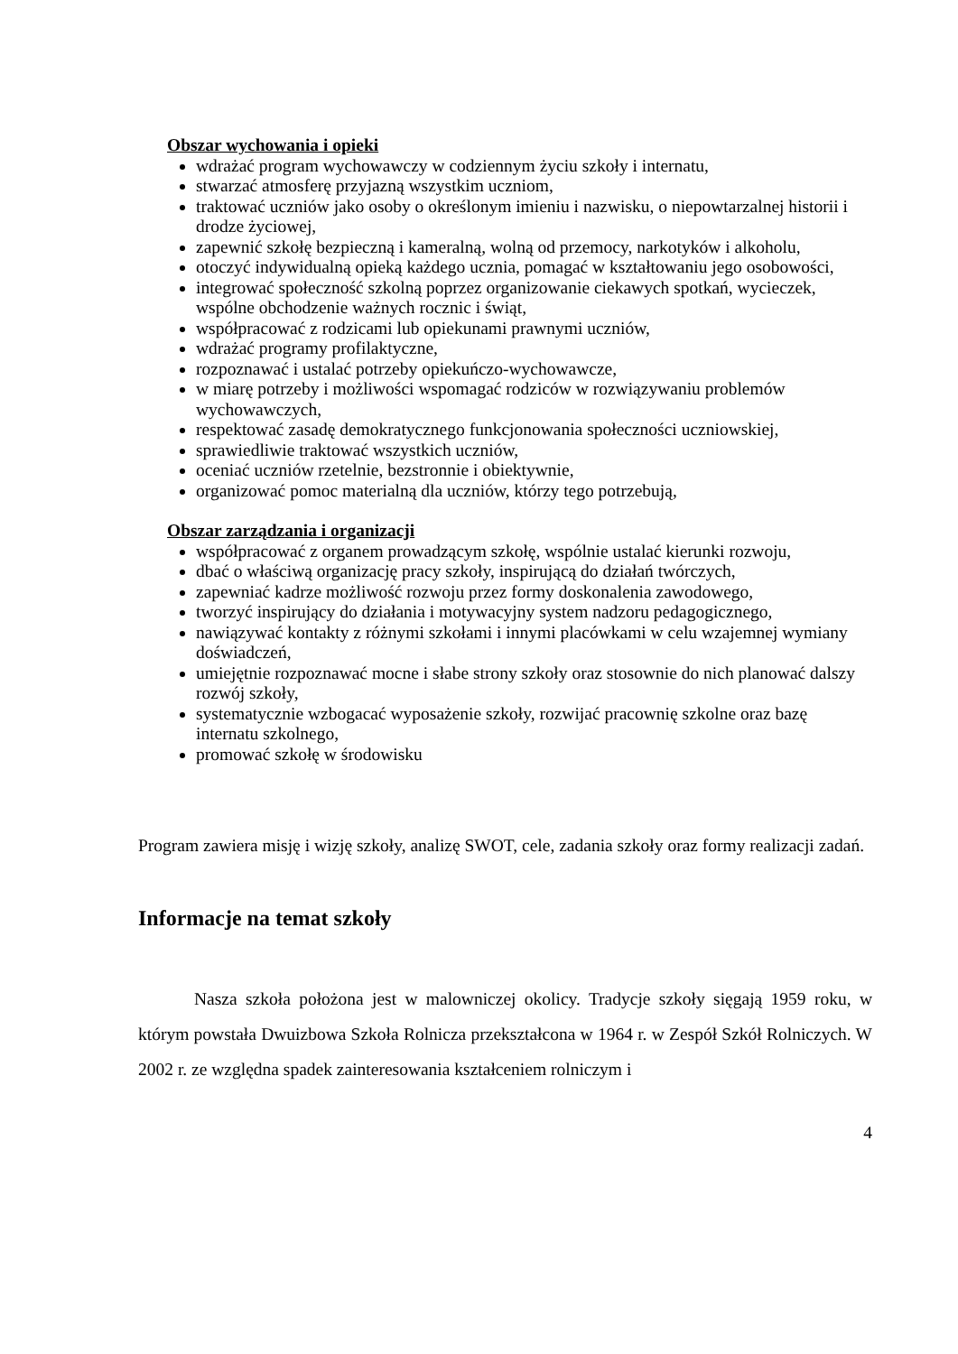Obszar wychowania i opieki
wdrażać program wychowawczy w codziennym życiu szkoły i internatu,
stwarzać atmosferę przyjazną wszystkim uczniom,
traktować uczniów jako osoby o określonym imieniu i nazwisku, o niepowtarzalnej historii i drodze życiowej,
zapewnić szkołę bezpieczną i kameralną, wolną od przemocy, narkotyków i alkoholu,
otoczyć indywidualną opieką każdego ucznia, pomagać w kształtowaniu jego osobowości,
integrować społeczność szkolną poprzez organizowanie ciekawych spotkań, wycieczek, wspólne obchodzenie ważnych rocznic i świąt,
współpracować z rodzicami lub opiekunami prawnymi uczniów,
wdrażać programy profilaktyczne,
rozpoznawać i ustalać potrzeby opiekuńczo-wychowawcze,
w miarę potrzeby i możliwości wspomagać rodziców w rozwiązywaniu problemów wychowawczych,
respektować zasadę demokratycznego funkcjonowania społeczności uczniowskiej,
sprawiedliwie traktować wszystkich uczniów,
oceniać uczniów rzetelnie, bezstronnie i obiektywnie,
organizować pomoc materialną dla uczniów, którzy tego potrzebują,
Obszar zarządzania i organizacji
współpracować z organem prowadzącym szkołę, wspólnie ustalać kierunki rozwoju,
dbać o właściwą organizację pracy szkoły, inspirującą do działań twórczych,
zapewniać kadrze możliwość rozwoju przez formy doskonalenia zawodowego,
tworzyć inspirujący do działania i motywacyjny system nadzoru pedagogicznego,
nawiązywać kontakty z różnymi szkołami i innymi placówkami w celu wzajemnej wymiany doświadczeń,
umiejętnie rozpoznawać mocne i słabe strony szkoły oraz stosownie do nich planować dalszy rozwój szkoły,
systematycznie wzbogacać wyposażenie szkoły, rozwijać pracownię szkolne oraz bazę internatu szkolnego,
promować szkołę w środowisku
Program zawiera misję i wizję szkoły, analizę SWOT, cele, zadania szkoły oraz formy realizacji zadań.
Informacje na temat szkoły
Nasza szkoła położona jest w malowniczej okolicy. Tradycje szkoły sięgają 1959 roku, w którym powstała Dwuizbowa Szkoła Rolnicza przekształcona w 1964 r. w Zespół Szkół Rolniczych. W 2002 r. ze względna spadek zainteresowania kształceniem rolniczym i
4